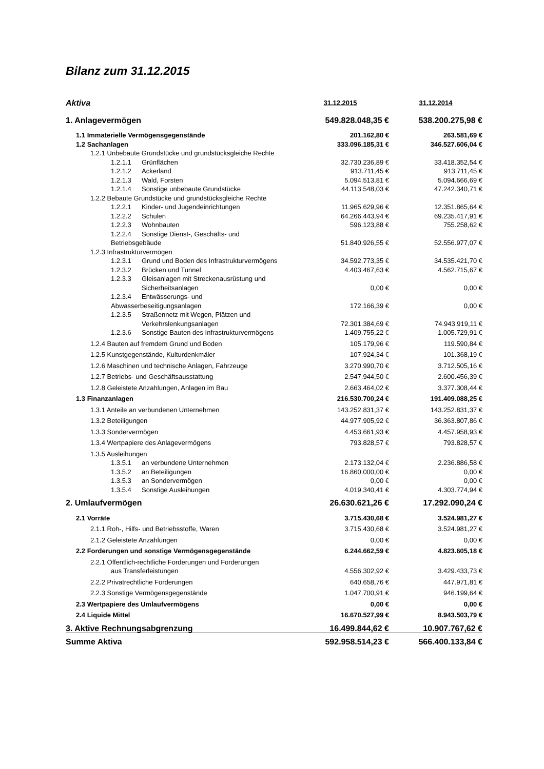Bilanz zum 31.12.2015
| Aktiva | 31.12.2015 | 31.12.2014 |
| --- | --- | --- |
| 1. Anlagevermögen | 549.828.048,35 € | 538.200.275,98 € |
| 1.1 Immaterielle Vermögensgegenstände | 201.162,80 € | 263.581,69 € |
| 1.2 Sachanlagen | 333.096.185,31 € | 346.527.606,04 € |
| 1.2.1 Unbebaute Grundstücke und grundstücksgleiche Rechte | | |
| 1.2.1.1 Grünflächen | 32.730.236,89 € | 33.418.352,54 € |
| 1.2.1.2 Ackerland | 913.711,45 € | 913.711,45 € |
| 1.2.1.3 Wald, Forsten | 5.094.513,81 € | 5.094.666,69 € |
| 1.2.1.4 Sonstige unbebaute Grundstücke | 44.113.548,03 € | 47.242.340,71 € |
| 1.2.2 Bebaute Grundstücke und grundstücksgleiche Rechte | | |
| 1.2.2.1 Kinder- und Jugendeinrichtungen | 11.965.629,96 € | 12.351.865,64 € |
| 1.2.2.2 Schulen | 64.266.443,94 € | 69.235.417,91 € |
| 1.2.2.3 Wohnbauten | 596.123,88 € | 755.258,62 € |
| 1.2.2.4 Sonstige Dienst-, Geschäfts- und Betriebsgebäude | 51.840.926,55 € | 52.556.977,07 € |
| 1.2.3 Infrastrukturvermögen | | |
| 1.2.3.1 Grund und Boden des Infrastrukturvermögens | 34.592.773,35 € | 34.535.421,70 € |
| 1.2.3.2 Brücken und Tunnel | 4.403.467,63 € | 4.562.715,67 € |
| 1.2.3.3 Gleisanlagen mit Streckenausrüstung und Sicherheitsanlagen | 0,00 € | 0,00 € |
| 1.2.3.4 Entwässerungs- und Abwasserbeseitigungsanlagen | 172.166,39 € | 0,00 € |
| 1.2.3.5 Straßennetz mit Wegen, Plätzen und Verkehrslenkungsanlagen | 72.301.384,69 € | 74.943.919,11 € |
| 1.2.3.6 Sonstige Bauten des Infrastrukturvermögens | 1.409.755,22 € | 1.005.729,91 € |
| 1.2.4 Bauten auf fremdem Grund und Boden | 105.179,96 € | 119.590,84 € |
| 1.2.5 Kunstgegenstände, Kulturdenkmäler | 107.924,34 € | 101.368,19 € |
| 1.2.6 Maschinen und technische Anlagen, Fahrzeuge | 3.270.990,70 € | 3.712.505,16 € |
| 1.2.7 Betriebs- und Geschäftsausstattung | 2.547.944,50 € | 2.600.456,39 € |
| 1.2.8 Geleistete Anzahlungen, Anlagen im Bau | 2.663.464,02 € | 3.377.308,44 € |
| 1.3 Finanzanlagen | 216.530.700,24 € | 191.409.088,25 € |
| 1.3.1 Anteile an verbundenen Unternehmen | 143.252.831,37 € | 143.252.831,37 € |
| 1.3.2 Beteiligungen | 44.977.905,92 € | 36.363.807,86 € |
| 1.3.3 Sondervermögen | 4.453.661,93 € | 4.457.958,93 € |
| 1.3.4 Wertpapiere des Anlagevermögens | 793.828,57 € | 793.828,57 € |
| 1.3.5 Ausleihungen | | |
| 1.3.5.1 an verbundene Unternehmen | 2.173.132,04 € | 2.236.886,58 € |
| 1.3.5.2 an Beteiligungen | 16.860.000,00 € | 0,00 € |
| 1.3.5.3 an Sondervermögen | 0,00 € | 0,00 € |
| 1.3.5.4 Sonstige Ausleihungen | 4.019.340,41 € | 4.303.774,94 € |
| 2. Umlaufvermögen | 26.630.621,26 € | 17.292.090,24 € |
| 2.1 Vorräte | 3.715.430,68 € | 3.524.981,27 € |
| 2.1.1 Roh-, Hilfs- und Betriebsstoffe, Waren | 3.715.430,68 € | 3.524.981,27 € |
| 2.1.2 Geleistete Anzahlungen | 0,00 € | 0,00 € |
| 2.2 Forderungen und sonstige Vermögensgegenstände | 6.244.662,59 € | 4.823.605,18 € |
| 2.2.1 Öffentlich-rechtliche Forderungen und Forderungen aus Transferleistungen | 4.556.302,92 € | 3.429.433,73 € |
| 2.2.2 Privatrechtliche Forderungen | 640.658,76 € | 447.971,81 € |
| 2.2.3 Sonstige Vermögensgegenstände | 1.047.700,91 € | 946.199,64 € |
| 2.3 Wertpapiere des Umlaufvermögens | 0,00 € | 0,00 € |
| 2.4 Liquide Mittel | 16.670.527,99 € | 8.943.503,79 € |
| 3. Aktive Rechnungsabgrenzung | 16.499.844,62 € | 10.907.767,62 € |
| Summe Aktiva | 592.958.514,23 € | 566.400.133,84 € |